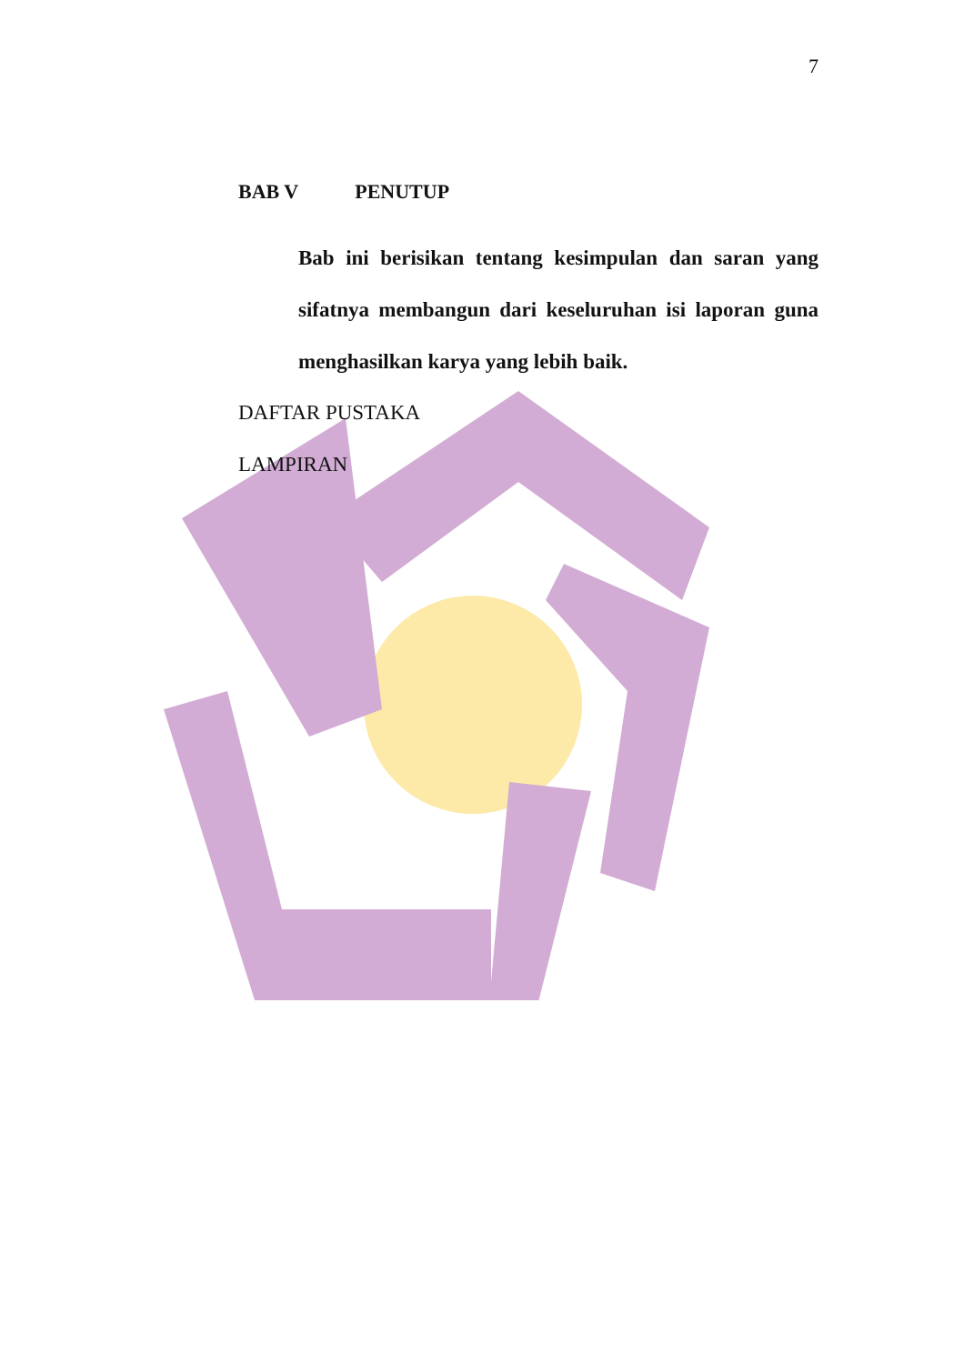7
BAB V PENUTUP
Bab ini berisikan tentang kesimpulan dan saran yang sifatnya membangun dari keseluruhan isi laporan guna menghasilkan karya yang lebih baik.
DAFTAR PUSTAKA
LAMPIRAN